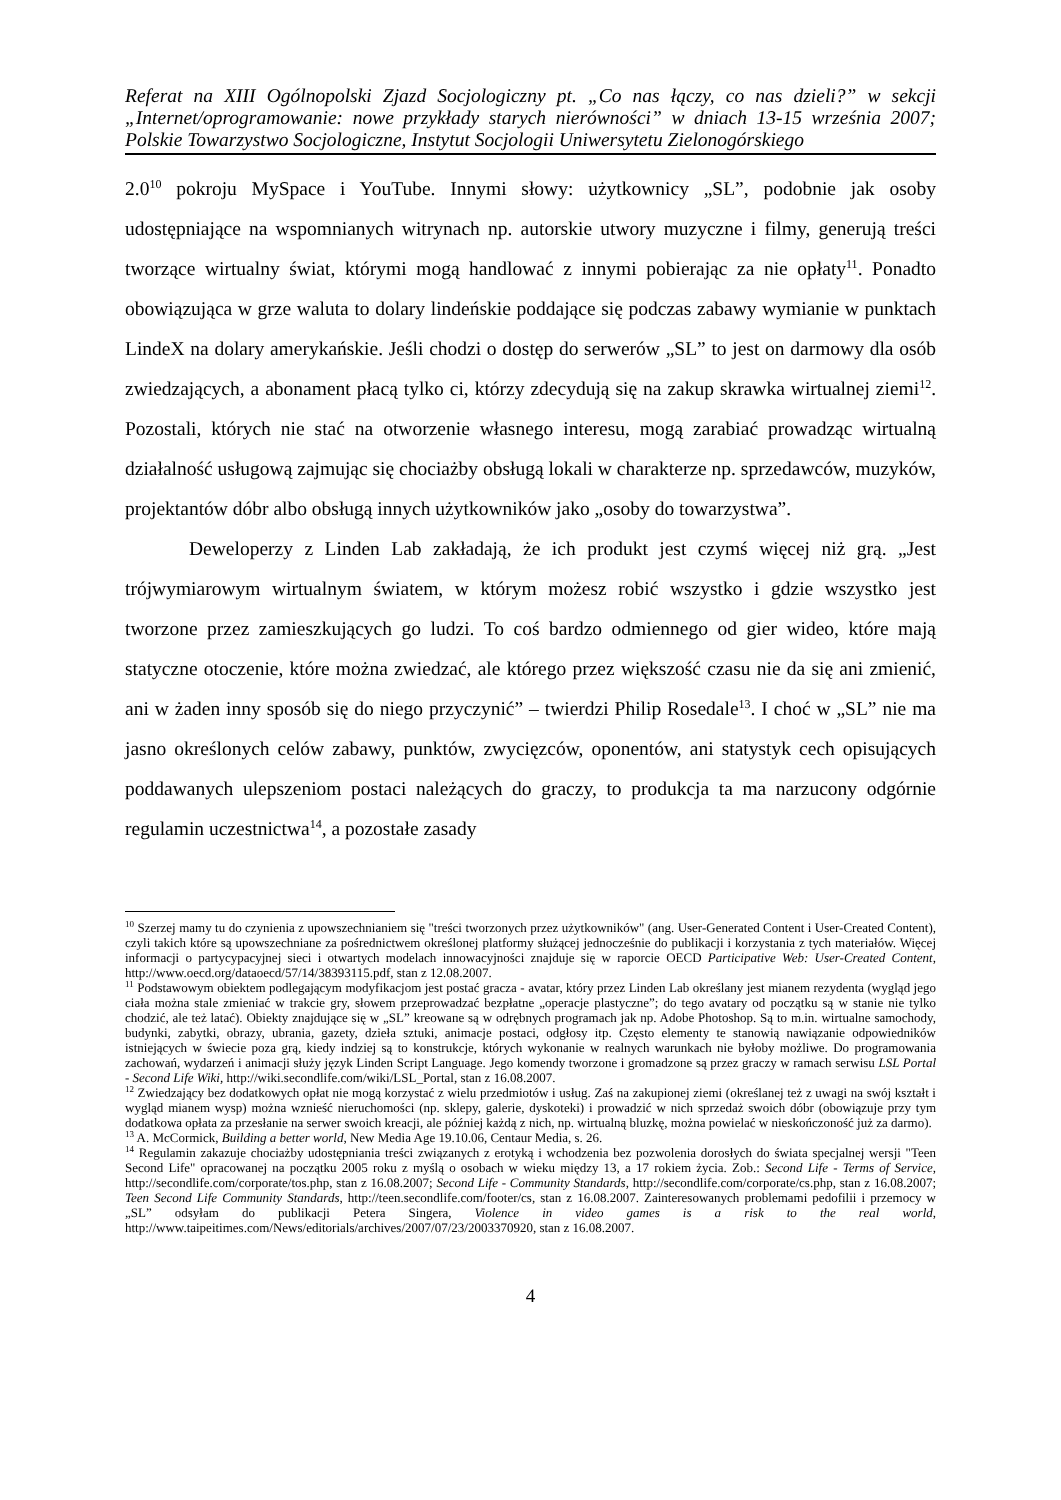Referat na XIII Ogólnopolski Zjazd Socjologiczny pt. „Co nas łączy, co nas dzieli?” w sekcji „Internet/oprogramowanie: nowe przykłady starych nierówności” w dniach 13-15 września 2007; Polskie Towarzystwo Socjologiczne, Instytut Socjologii Uniwersytetu Zielonogórskiego
2.0<sup>10</sup> pokroju MySpace i YouTube. Innymi słowy: użytkownicy „SL”, podobnie jak osoby udostępniające na wspomnianych witrynach np. autorskie utwory muzyczne i filmy, generują treści tworzące wirtualny świat, którymi mogą handlować z innymi pobierając za nie opłaty<sup>11</sup>. Ponadto obowiązująca w grze waluta to dolary lindeńskie poddające się podczas zabawy wymianie w punktach LindeX na dolary amerykańskie. Jeśli chodzi o dostęp do serwerów „SL” to jest on darmowy dla osób zwiedzających, a abonament płacą tylko ci, którzy zdecydują się na zakup skrawka wirtualnej ziemi<sup>12</sup>. Pozostali, których nie stać na otworzenie własnego interesu, mogą zarabiać prowadząc wirtualną działalność usługową zajmując się chociażby obsługą lokali w charakterze np. sprzedawców, muzyków, projektantów dóbr albo obsługą innych użytkowników jako „osoby do towarzystwa”.
Deweloperzy z Linden Lab zakładają, że ich produkt jest czymś więcej niż grą. „Jest trójwymiarowym wirtualnym światem, w którym możesz robić wszystko i gdzie wszystko jest tworzone przez zamieszkujących go ludzi. To coś bardzo odmiennego od gier wideo, które mają statyczne otoczenie, które można zwiedzać, ale którego przez większość czasu nie da się ani zmienić, ani w żaden inny sposób się do niego przyczynić” – twierdzi Philip Rosedale<sup>13</sup>. I choć w „SL” nie ma jasno określonych celów zabawy, punktów, zwycięzców, oponentów, ani statystyk cech opisujących poddawanych ulepszeniom postaci należących do graczy, to produkcja ta ma narzucony odgórnie regulamin uczestnictwa<sup>14</sup>, a pozostałe zasady
<sup>10</sup> Szerzej mamy tu do czynienia z upowszechnianiem się "treści tworzonych przez użytkowników" (ang. User-Generated Content i User-Created Content), czyli takich które są upowszechniane za pośrednictwem określonej platformy służącej jednocześnie do publikacji i korzystania z tych materiałów. Więcej informacji o partycypacyjnej sieci i otwartych modelach innowacyjności znajduje się w raporcie OECD Participative Web: User-Created Content, http://www.oecd.org/dataoecd/57/14/38393115.pdf, stan z 12.08.2007.
<sup>11</sup> Podstawowym obiektem podlegającym modyfikacjom jest postać gracza - avatar, który przez Linden Lab określany jest mianem rezydenta (wygląd jego ciała można stale zmieniać w trakcie gry, słowem przeprowadzać bezpłatne „operacje plastyczne”; do tego avatary od początku są w stanie nie tylko chodzić, ale też latać). Obiekty znajdujące się w „SL” kreowane są w odrębnych programach jak np. Adobe Photoshop. Są to m.in. wirtualne samochody, budynki, zabytki, obrazy, ubrania, gazety, dzieła sztuki, animacje postaci, odgłosy itp. Często elementy te stanowią nawiązanie odpowiedników istniejących w świecie poza grą, kiedy indziej są to konstrukcje, których wykonanie w realnych warunkach nie byłoby możliwe. Do programowania zachowań, wydarzeń i animacji służy język Linden Script Language. Jego komendy tworzone i gromadzone są przez graczy w ramach serwisu LSL Portal - Second Life Wiki, http://wiki.secondlife.com/wiki/LSL_Portal, stan z 16.08.2007.
<sup>12</sup> Zwiedzający bez dodatkowych opłat nie mogą korzystać z wielu przedmiotów i usług. Zaś na zakupionej ziemi (określanej też z uwagi na swój kształt i wygląd mianem wysp) można wznieść nieruchomości (np. sklepy, galerie, dyskoteki) i prowadzić w nich sprzedaż swoich dóbr (obowiązuje przy tym dodatkowa opłata za przesłanie na serwer swoich kreacji, ale później każdą z nich, np. wirtualną bluzkę, można powielać w nieskończoność już za darmo).
<sup>13</sup> A. McCormick, Building a better world, New Media Age 19.10.06, Centaur Media, s. 26.
<sup>14</sup> Regulamin zakazuje chociażby udostępniania treści związanych z erotyką i wchodzenia bez pozwolenia dorosłych do świata specjalnej wersji "Teen Second Life" opracowanej na początku 2005 roku z myślą o osobach w wieku między 13, a 17 rokiem życia. Zob.: Second Life - Terms of Service, http://secondlife.com/corporate/tos.php, stan z 16.08.2007; Second Life - Community Standards, http://secondlife.com/corporate/cs.php, stan z 16.08.2007; Teen Second Life Community Standards, http://teen.secondlife.com/footer/cs, stan z 16.08.2007. Zainteresowanych problemami pedofilii i przemocy w „SL” odsyłam do publikacji Petera Singera, Violence in video games is a risk to the real world, http://www.taipeitimes.com/News/editorials/archives/2007/07/23/2003370920, stan z 16.08.2007.
4